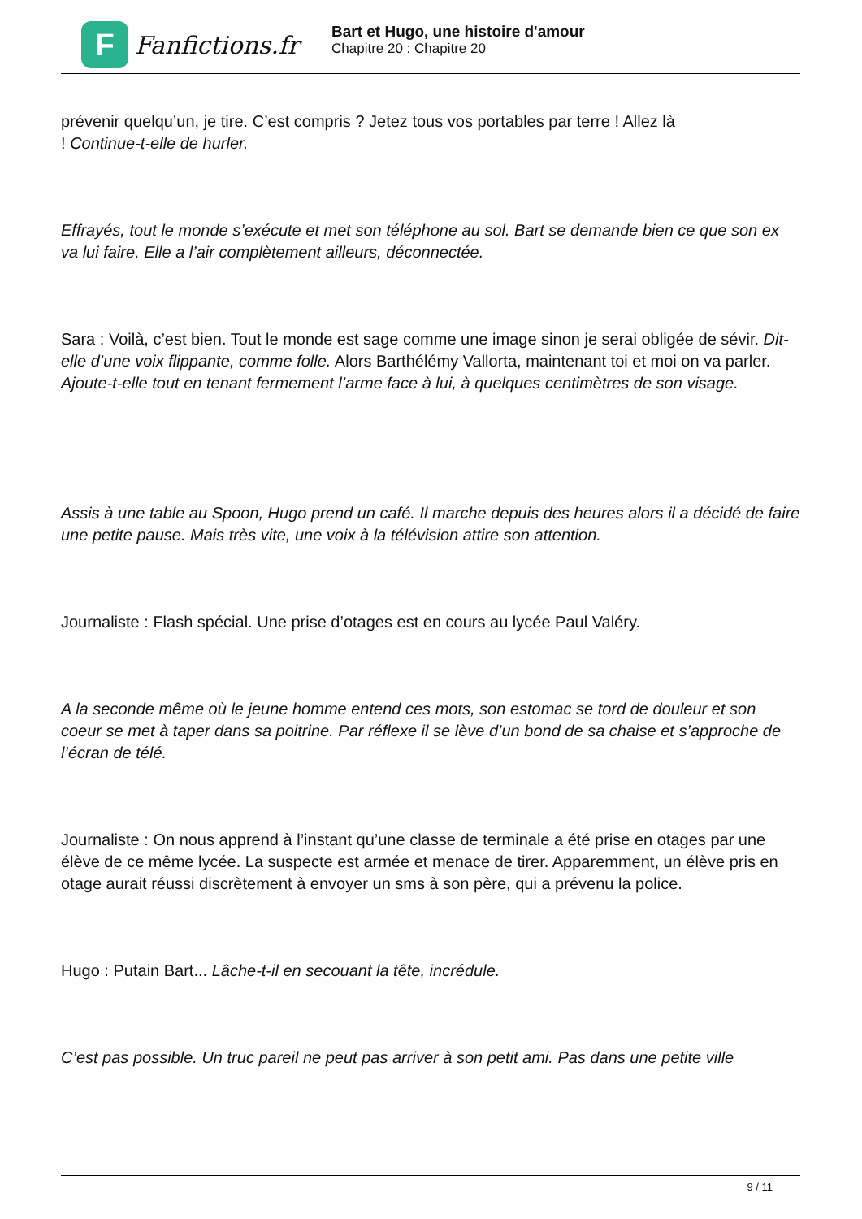F
Fanfictions.fr
Bart et Hugo, une histoire d'amour
Chapitre 20 : Chapitre 20
prévenir quelqu’un, je tire. C’est compris ? Jetez tous vos portables par terre ! Allez là
! Continue-t-elle de hurler.
Effrayés, tout le monde s’exécute et met son téléphone au sol. Bart se demande bien ce que son ex va lui faire. Elle a l’air complètement ailleurs, déconnectée.
Sara : Voilà, c’est bien. Tout le monde est sage comme une image sinon je serai obligée de sévir. Dit-elle d’une voix flippante, comme folle. Alors Barthélémy Vallorta, maintenant toi et moi on va parler. Ajoute-t-elle tout en tenant fermement l’arme face à lui, à quelques centimètres de son visage.
Assis à une table au Spoon, Hugo prend un café. Il marche depuis des heures alors il a décidé de faire une petite pause. Mais très vite, une voix à la télévision attire son attention.
Journaliste : Flash spécial. Une prise d’otages est en cours au lycée Paul Valéry.
A la seconde même où le jeune homme entend ces mots, son estomac se tord de douleur et son coeur se met à taper dans sa poitrine. Par réflexe il se lève d’un bond de sa chaise et s’approche de l’écran de télé.
Journaliste : On nous apprend à l’instant qu’une classe de terminale a été prise en otages par une élève de ce même lycée. La suspecte est armée et menace de tirer. Apparemment, un élève pris en otage aurait réussi discrètement à envoyer un sms à son père, qui a prévenu la police.
Hugo : Putain Bart... Lâche-t-il en secouant la tête, incrédule.
C’est pas possible. Un truc pareil ne peut pas arriver à son petit ami. Pas dans une petite ville
9 / 11